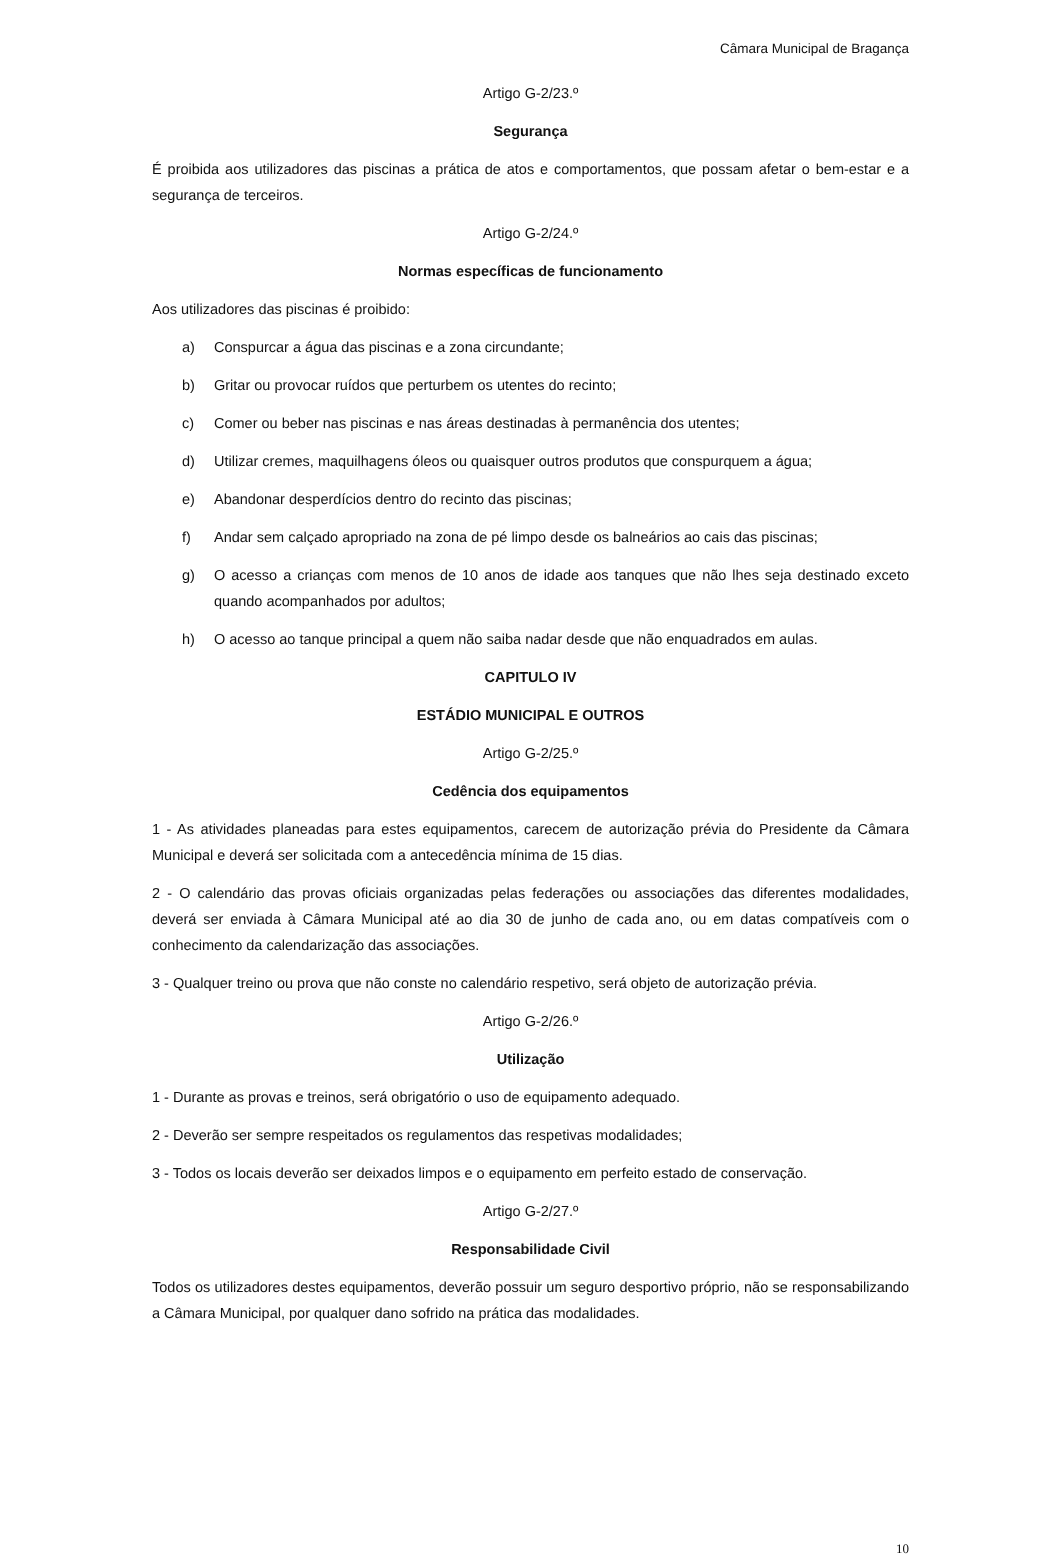Câmara Municipal de Bragança
Artigo G-2/23.º
Segurança
É proibida aos utilizadores das piscinas a prática de atos e comportamentos, que possam afetar o bem-estar e a segurança de terceiros.
Artigo G-2/24.º
Normas específicas de funcionamento
Aos utilizadores das piscinas é proibido:
a) Conspurcar a água das piscinas e a zona circundante;
b) Gritar ou provocar ruídos que perturbem os utentes do recinto;
c) Comer ou beber nas piscinas e nas áreas destinadas à permanência dos utentes;
d) Utilizar cremes, maquilhagens óleos ou quaisquer outros produtos que conspurquem a água;
e) Abandonar desperdícios dentro do recinto das piscinas;
f) Andar sem calçado apropriado na zona de pé limpo desde os balneários ao cais das piscinas;
g) O acesso a crianças com menos de 10 anos de idade aos tanques que não lhes seja destinado exceto quando acompanhados por adultos;
h) O acesso ao tanque principal a quem não saiba nadar desde que não enquadrados em aulas.
CAPITULO IV
ESTÁDIO MUNICIPAL E OUTROS
Artigo G-2/25.º
Cedência dos equipamentos
1 - As atividades planeadas para estes equipamentos, carecem de autorização prévia do Presidente da Câmara Municipal e deverá ser solicitada com a antecedência mínima de 15 dias.
2 - O calendário das provas oficiais organizadas pelas federações ou associações das diferentes modalidades, deverá ser enviada à Câmara Municipal até ao dia 30 de junho de cada ano, ou em datas compatíveis com o conhecimento da calendarização das associações.
3 - Qualquer treino ou prova que não conste no calendário respetivo, será objeto de autorização prévia.
Artigo G-2/26.º
Utilização
1 - Durante as provas e treinos, será obrigatório o uso de equipamento adequado.
2 - Deverão ser sempre respeitados os regulamentos das respetivas modalidades;
3 - Todos os locais deverão ser deixados limpos e o equipamento em perfeito estado de conservação.
Artigo G-2/27.º
Responsabilidade Civil
Todos os utilizadores destes equipamentos, deverão possuir um seguro desportivo próprio, não se responsabilizando a Câmara Municipal, por qualquer dano sofrido na prática das modalidades.
10